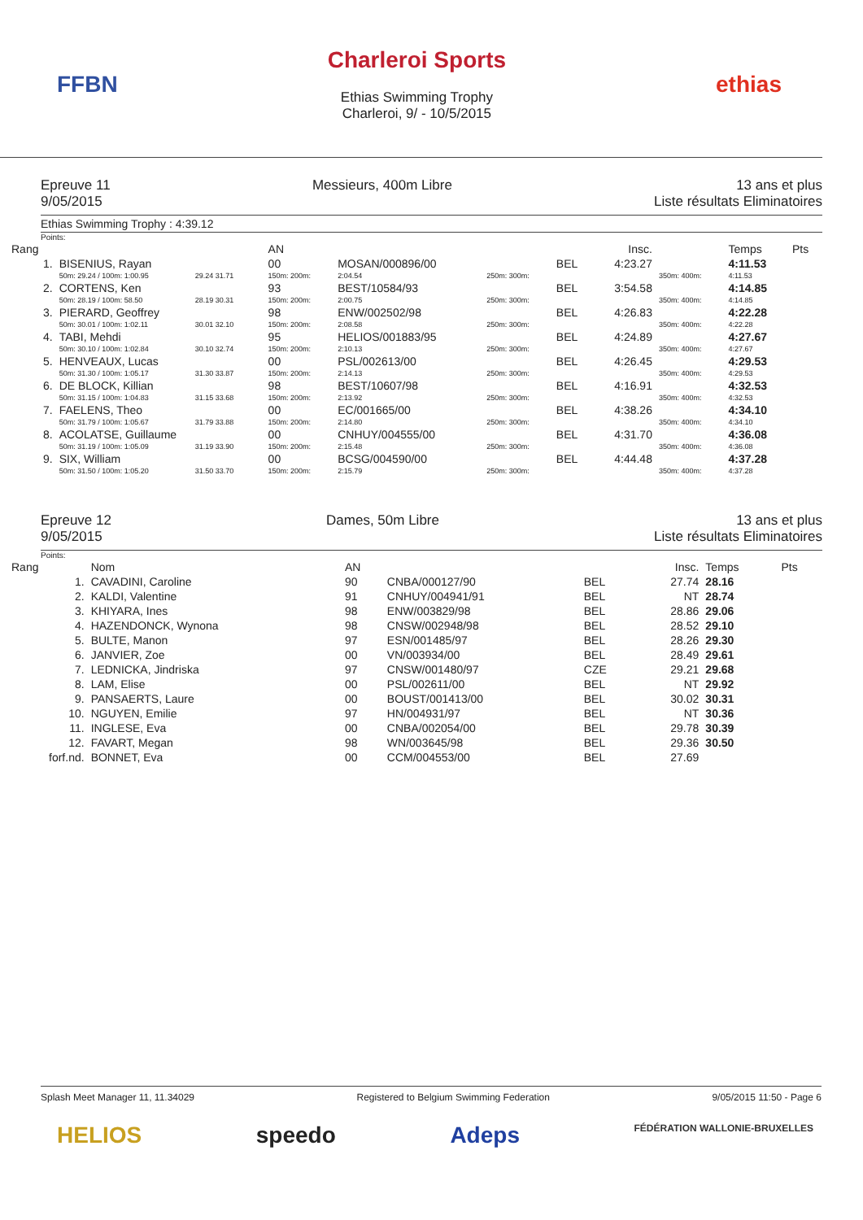FFBN
Charleroi Sports
Ethias Swimming Trophy
Charleroi, 9/ - 10/5/2015
ethias
Epreuve 11
9/05/2015
Messieurs, 400m Libre 13 ans et plus
Liste résultats Eliminatoires
Ethias Swimming Trophy : 4:39.12
Points:
| Rang | | | | AN | | | | Insc. | | Temps | Pts |
| --- | --- | --- | --- | --- | --- | --- | --- | --- | --- | --- | --- |
| 1. | BISENIUS, Rayan | | | 00 | MOSAN/000896/00 | | BEL | 4:23.27 | | 4:11.53 | |
| | 50m: 29.24 / 100m: 1:00.95 | 29.24 31.71 | | 150m: 200m: | 2:04.54 | 250m: 300m: | | | 350m: 400m: | 4:11.53 | |
| 2. | CORTENS, Ken | | | 93 | BEST/10584/93 | | BEL | 3:54.58 | | 4:14.85 | |
| | 50m: 28.19 / 100m: 58.50 | 28.19 30.31 | | 150m: 200m: | 2:00.75 | 250m: 300m: | | | 350m: 400m: | 4:14.85 | |
| 3. | PIERARD, Geoffrey | | | 98 | ENW/002502/98 | | BEL | 4:26.83 | | 4:22.28 | |
| | 50m: 30.01 / 100m: 1:02.11 | 30.01 32.10 | | 150m: 200m: | 2:08.58 | 250m: 300m: | | | 350m: 400m: | 4:22.28 | |
| 4. | TABI, Mehdi | | | 95 | HELIOS/001883/95 | | BEL | 4:24.89 | | 4:27.67 | |
| | 50m: 30.10 / 100m: 1:02.84 | 30.10 32.74 | | 150m: 200m: | 2:10.13 | 250m: 300m: | | | 350m: 400m: | 4:27.67 | |
| 5. | HENVEAUX, Lucas | | | 00 | PSL/002613/00 | | BEL | 4:26.45 | | 4:29.53 | |
| | 50m: 31.30 / 100m: 1:05.17 | 31.30 33.87 | | 150m: 200m: | 2:14.13 | 250m: 300m: | | | 350m: 400m: | 4:29.53 | |
| 6. | DE BLOCK, Killian | | | 98 | BEST/10607/98 | | BEL | 4:16.91 | | 4:32.53 | |
| | 50m: 31.15 / 100m: 1:04.83 | 31.15 33.68 | | 150m: 200m: | 2:13.92 | 250m: 300m: | | | 350m: 400m: | 4:32.53 | |
| 7. | FAELENS, Theo | | | 00 | EC/001665/00 | | BEL | 4:38.26 | | 4:34.10 | |
| | 50m: 31.79 / 100m: 1:05.67 | 31.79 33.88 | | 150m: 200m: | 2:14.80 | 250m: 300m: | | | 350m: 400m: | 4:34.10 | |
| 8. | ACOLATSE, Guillaume | | | 00 | CNHUY/004555/00 | | BEL | 4:31.70 | | 4:36.08 | |
| | 50m: 31.19 / 100m: 1:05.09 | 31.19 33.90 | | 150m: 200m: | 2:15.48 | 250m: 300m: | | | 350m: 400m: | 4:36.08 | |
| 9. | SIX, William | | | 00 | BCSG/004590/00 | | BEL | 4:44.48 | | 4:37.28 | |
| | 50m: 31.50 / 100m: 1:05.20 | 31.50 33.70 | | 150m: 200m: | 2:15.79 | 250m: 300m: | | | 350m: 400m: | 4:37.28 | |
Epreuve 12
9/05/2015
Dames, 50m Libre 13 ans et plus
Liste résultats Eliminatoires
Points:
| Rang | Nom | AN | | | Insc. | Temps | Pts |
| --- | --- | --- | --- | --- | --- | --- | --- |
| 1. | CAVADINI, Caroline | 90 | CNBA/000127/90 | BEL | 27.74 | 28.16 | |
| 2. | KALDI, Valentine | 91 | CNHUY/004941/91 | BEL | NT | 28.74 | |
| 3. | KHIYARA, Ines | 98 | ENW/003829/98 | BEL | 28.86 | 29.06 | |
| 4. | HAZENDONCK, Wynona | 98 | CNSW/002948/98 | BEL | 28.52 | 29.10 | |
| 5. | BULTE, Manon | 97 | ESN/001485/97 | BEL | 28.26 | 29.30 | |
| 6. | JANVIER, Zoe | 00 | VN/003934/00 | BEL | 28.49 | 29.61 | |
| 7. | LEDNICKA, Jindriska | 97 | CNSW/001480/97 | CZE | 29.21 | 29.68 | |
| 8. | LAM, Elise | 00 | PSL/002611/00 | BEL | NT | 29.92 | |
| 9. | PANSAERTS, Laure | 00 | BOUST/001413/00 | BEL | 30.02 | 30.31 | |
| 10. | NGUYEN, Emilie | 97 | HN/004931/97 | BEL | NT | 30.36 | |
| 11. | INGLESE, Eva | 00 | CNBA/002054/00 | BEL | 29.78 | 30.39 | |
| 12. | FAVART, Megan | 98 | WN/003645/98 | BEL | 29.36 | 30.50 | |
| forf.nd. | BONNET, Eva | 00 | CCM/004553/00 | BEL | 27.69 | | |
Splash Meet Manager 11, 11.34029 Registered to Belgium Swimming Federation 9/05/2015 11:50 - Page 6
HELIOS speedo Adeps FÉDÉRATION WALLONIE-BRUXELLES